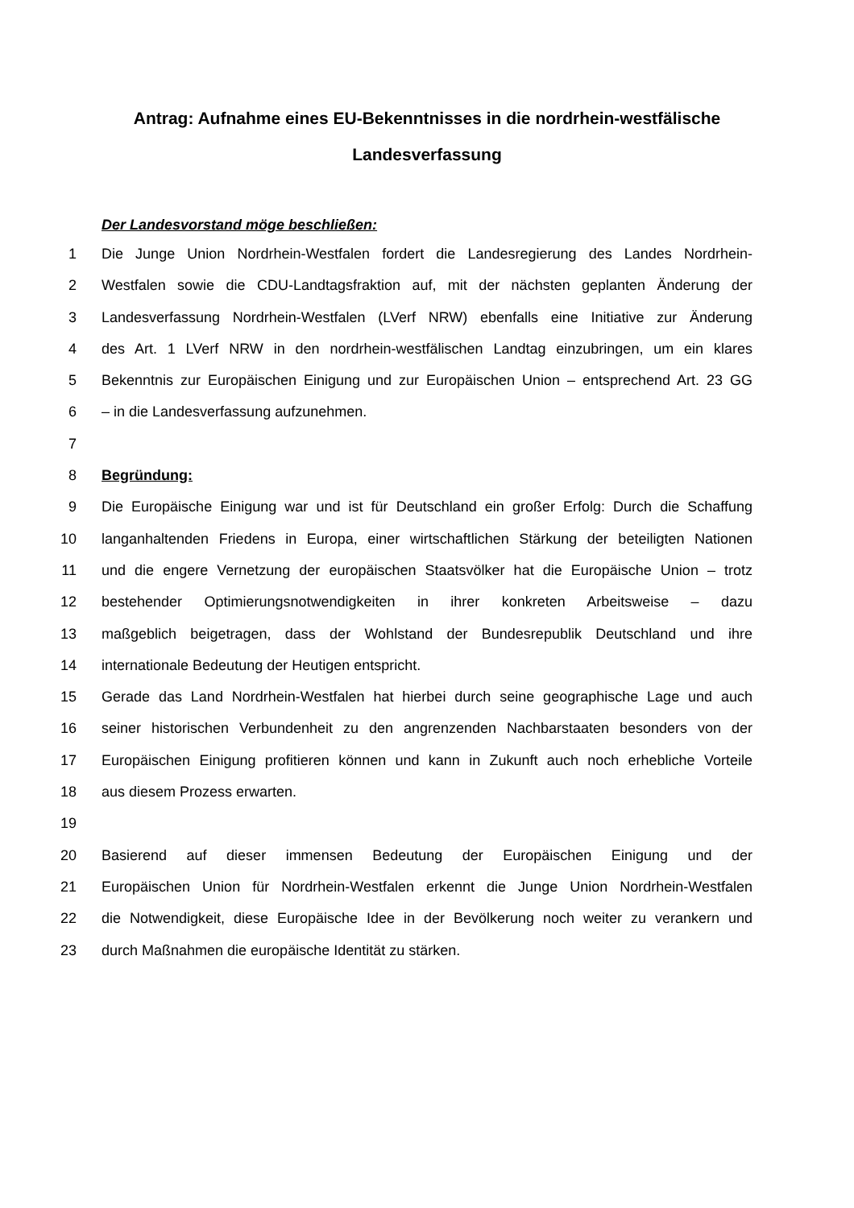Antrag: Aufnahme eines EU-Bekenntnisses in die nordrhein-westfälische
Landesverfassung
Der Landesvorstand möge beschließen:
1 Die Junge Union Nordrhein-Westfalen fordert die Landesregierung des Landes Nordrhein-
2 Westfalen sowie die CDU-Landtagsfraktion auf, mit der nächsten geplanten Änderung der
3 Landesverfassung Nordrhein-Westfalen (LVerf NRW) ebenfalls eine Initiative zur Änderung
4 des Art. 1 LVerf NRW in den nordrhein-westfälischen Landtag einzubringen, um ein klares
5 Bekenntnis zur Europäischen Einigung und zur Europäischen Union – entsprechend Art. 23 GG
6 – in die Landesverfassung aufzunehmen.
7
8 Begründung:
9 Die Europäische Einigung war und ist für Deutschland ein großer Erfolg: Durch die Schaffung
10 langanhaltenden Friedens in Europa, einer wirtschaftlichen Stärkung der beteiligten Nationen
11 und die engere Vernetzung der europäischen Staatsvölker hat die Europäische Union – trotz
12 bestehender Optimierungsnotwendigkeiten in ihrer konkreten Arbeitsweise – dazu
13 maßgeblich beigetragen, dass der Wohlstand der Bundesrepublik Deutschland und ihre
14 internationale Bedeutung der Heutigen entspricht.
15 Gerade das Land Nordrhein-Westfalen hat hierbei durch seine geographische Lage und auch
16 seiner historischen Verbundenheit zu den angrenzenden Nachbarstaaten besonders von der
17 Europäischen Einigung profitieren können und kann in Zukunft auch noch erhebliche Vorteile
18 aus diesem Prozess erwarten.
19
20 Basierend auf dieser immensen Bedeutung der Europäischen Einigung und der
21 Europäischen Union für Nordrhein-Westfalen erkennt die Junge Union Nordrhein-Westfalen
22 die Notwendigkeit, diese Europäische Idee in der Bevölkerung noch weiter zu verankern und
23 durch Maßnahmen die europäische Identität zu stärken.